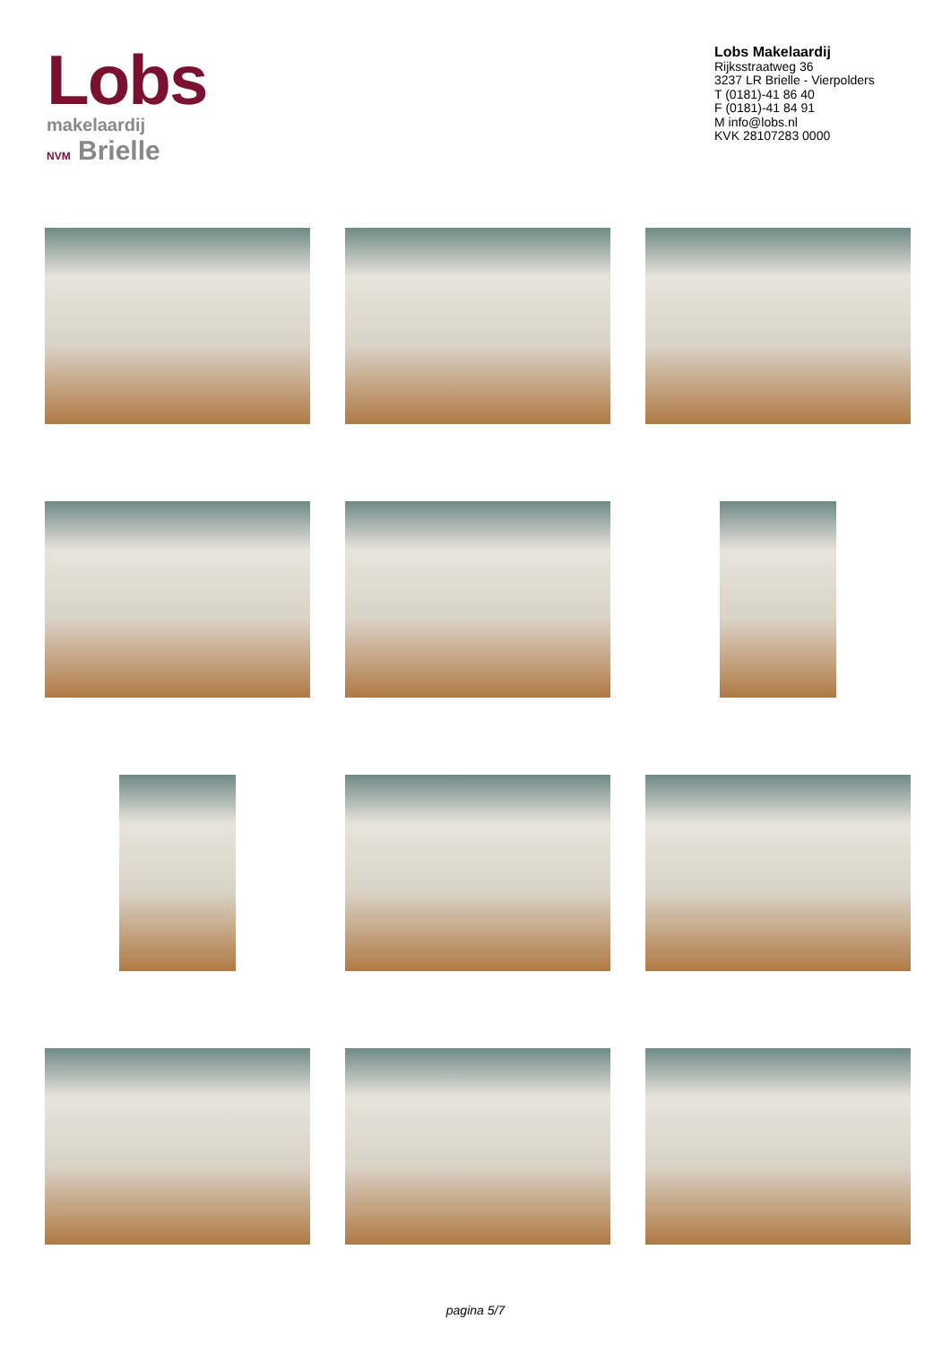Lobs
makelaardij
NVM Brielle
Lobs Makelaardij
Rijksstraatweg 36
3237 LR Brielle - Vierpolders
T (0181)-41 86 40
F (0181)-41 84 91
M info@lobs.nl
KVK 28107283 0000
pagina 5/7